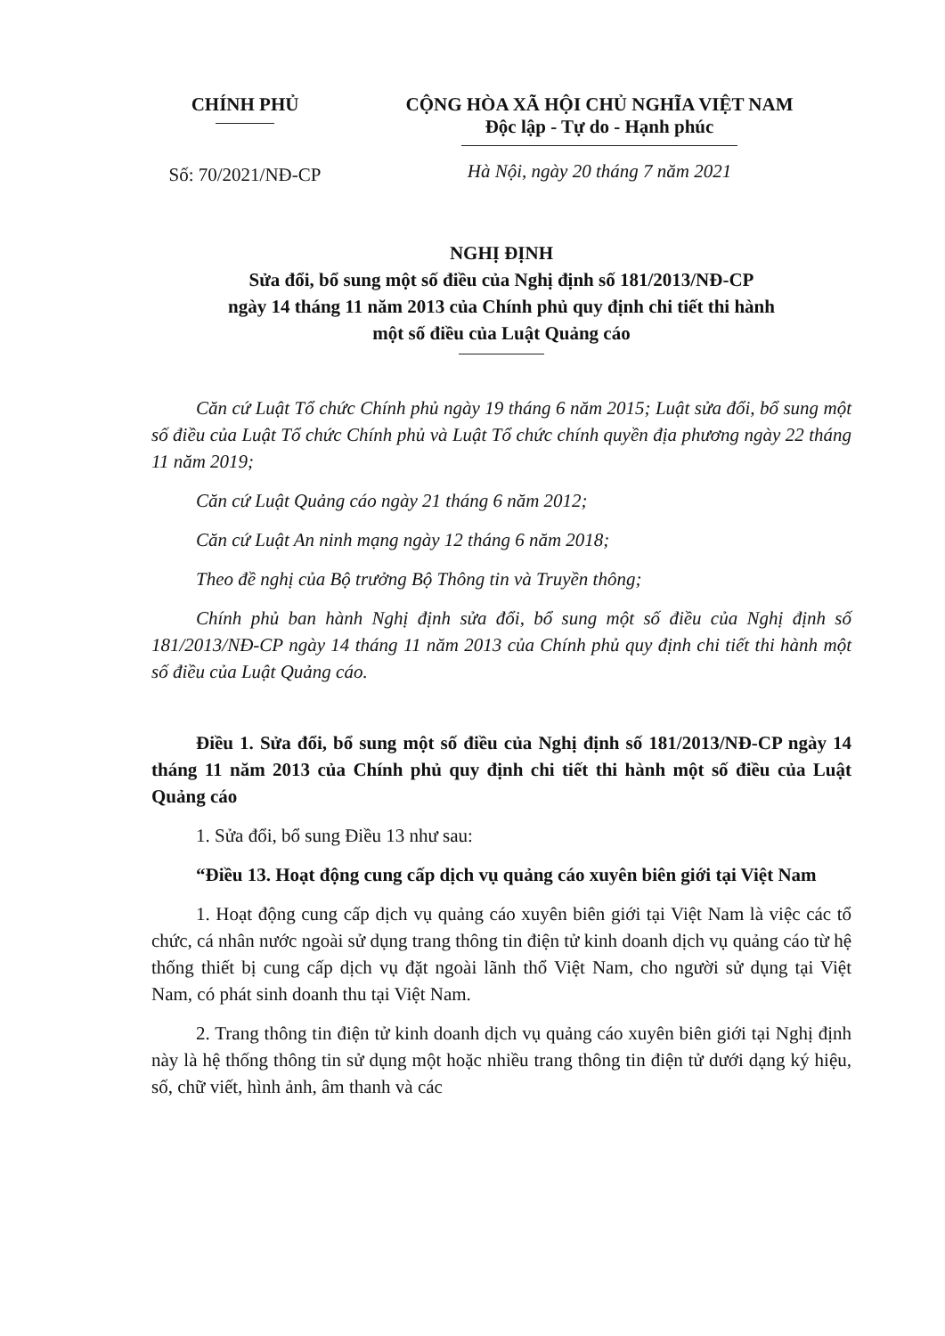CHÍNH PHỦ
Số: 70/2021/NĐ-CP
CỘNG HÒA XÃ HỘI CHỦ NGHĨA VIỆT NAM
Độc lập - Tự do - Hạnh phúc
Hà Nội, ngày 20 tháng 7 năm 2021
NGHỊ ĐỊNH
Sửa đổi, bổ sung một số điều của Nghị định số 181/2013/NĐ-CP
ngày 14 tháng 11 năm 2013 của Chính phủ quy định chi tiết thi hành
một số điều của Luật Quảng cáo
Căn cứ Luật Tổ chức Chính phủ ngày 19 tháng 6 năm 2015; Luật sửa đổi, bổ sung một số điều của Luật Tổ chức Chính phủ và Luật Tổ chức chính quyền địa phương ngày 22 tháng 11 năm 2019;
Căn cứ Luật Quảng cáo ngày 21 tháng 6 năm 2012;
Căn cứ Luật An ninh mạng ngày 12 tháng 6 năm 2018;
Theo đề nghị của Bộ trưởng Bộ Thông tin và Truyền thông;
Chính phủ ban hành Nghị định sửa đổi, bổ sung một số điều của Nghị định số 181/2013/NĐ-CP ngày 14 tháng 11 năm 2013 của Chính phủ quy định chi tiết thi hành một số điều của Luật Quảng cáo.
Điều 1. Sửa đổi, bổ sung một số điều của Nghị định số 181/2013/NĐ-CP ngày 14 tháng 11 năm 2013 của Chính phủ quy định chi tiết thi hành một số điều của Luật Quảng cáo
1. Sửa đổi, bổ sung Điều 13 như sau:
“Điều 13. Hoạt động cung cấp dịch vụ quảng cáo xuyên biên giới tại Việt Nam
1. Hoạt động cung cấp dịch vụ quảng cáo xuyên biên giới tại Việt Nam là việc các tổ chức, cá nhân nước ngoài sử dụng trang thông tin điện tử kinh doanh dịch vụ quảng cáo từ hệ thống thiết bị cung cấp dịch vụ đặt ngoài lãnh thổ Việt Nam, cho người sử dụng tại Việt Nam, có phát sinh doanh thu tại Việt Nam.
2. Trang thông tin điện tử kinh doanh dịch vụ quảng cáo xuyên biên giới tại Nghị định này là hệ thống thông tin sử dụng một hoặc nhiều trang thông tin điện tử dưới dạng ký hiệu, số, chữ viết, hình ảnh, âm thanh và các